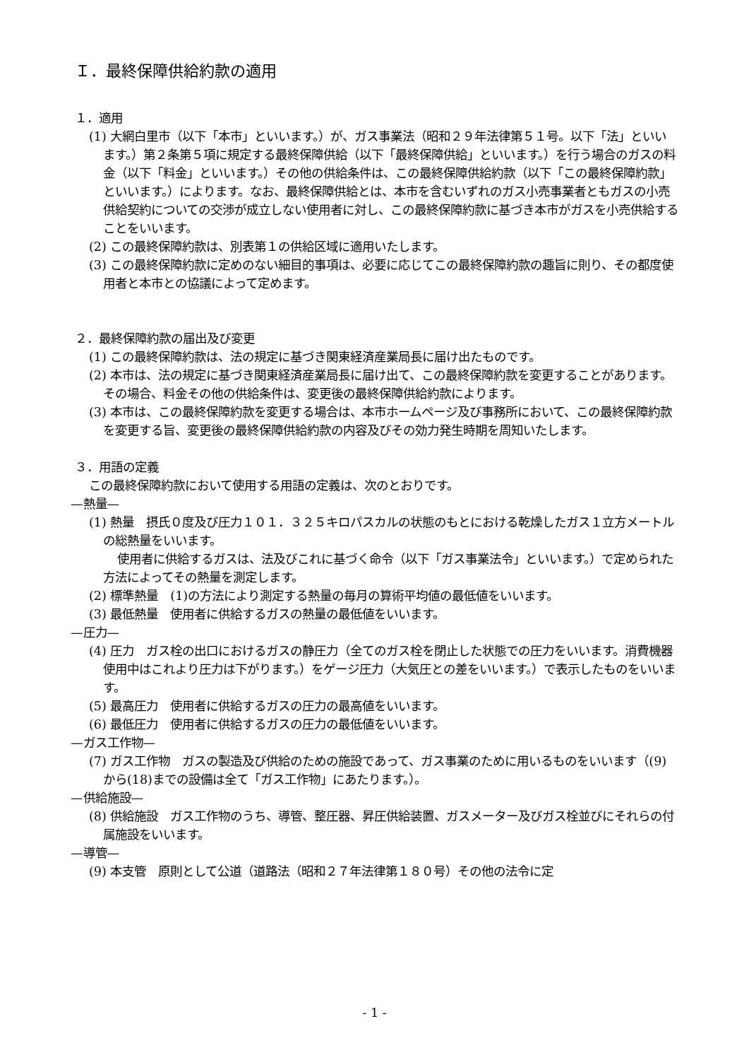Ｉ．最終保障供給約款の適用
１．適用
(1) 大網白里市（以下「本市」といいます。）が、ガス事業法（昭和２９年法律第５１号。以下「法」といいます。）第２条第５項に規定する最終保障供給（以下「最終保障供給」といいます。）を行う場合のガスの料金（以下「料金」といいます。）その他の供給条件は、この最終保障供給約款（以下「この最終保障約款」といいます。）によります。なお、最終保障供給とは、本市を含むいずれのガス小売事業者ともガスの小売供給契約についての交渉が成立しない使用者に対し、この最終保障約款に基づき本市がガスを小売供給することをいいます。
(2) この最終保障約款は、別表第１の供給区域に適用いたします。
(3) この最終保障約款に定めのない細目的事項は、必要に応じてこの最終保障約款の趣旨に則り、その都度使用者と本市との協議によって定めます。
２．最終保障約款の届出及び変更
(1) この最終保障約款は、法の規定に基づき関東経済産業局長に届け出たものです。
(2) 本市は、法の規定に基づき関東経済産業局長に届け出て、この最終保障約款を変更することがあります。その場合、料金その他の供給条件は、変更後の最終保障供給約款によります。
(3) 本市は、この最終保障約款を変更する場合は、本市ホームページ及び事務所において、この最終保障約款を変更する旨、変更後の最終保障供給約款の内容及びその効力発生時期を周知いたします。
３．用語の定義
この最終保障約款において使用する用語の定義は、次のとおりです。
—熱量—
(1) 熱量　摂氏０度及び圧力１０１．３２５キロパスカルの状態のもとにおける乾燥したガス１立方メートルの総熱量をいいます。
使用者に供給するガスは、法及びこれに基づく命令（以下「ガス事業法令」といいます。）で定められた方法によってその熱量を測定します。
(2) 標準熱量　(1)の方法により測定する熱量の毎月の算術平均値の最低値をいいます。
(3) 最低熱量　使用者に供給するガスの熱量の最低値をいいます。
—圧力—
(4) 圧力　ガス栓の出口におけるガスの静圧力（全てのガス栓を閉止した状態での圧力をいいます。消費機器使用中はこれより圧力は下がります。）をゲージ圧力（大気圧との差をいいます。）で表示したものをいいます。
(5) 最高圧力　使用者に供給するガスの圧力の最高値をいいます。
(6) 最低圧力　使用者に供給するガスの圧力の最低値をいいます。
—ガス工作物—
(7) ガス工作物　ガスの製造及び供給のための施設であって、ガス事業のために用いるものをいいます（(9) から(18)までの設備は全て「ガス工作物」にあたります。）。
—供給施設—
(8) 供給施設　ガス工作物のうち、導管、整圧器、昇圧供給装置、ガスメーター及びガス栓並びにそれらの付属施設をいいます。
—導管—
(9) 本支管　原則として公道（道路法（昭和２７年法律第１８０号）その他の法令に定
- 1 -